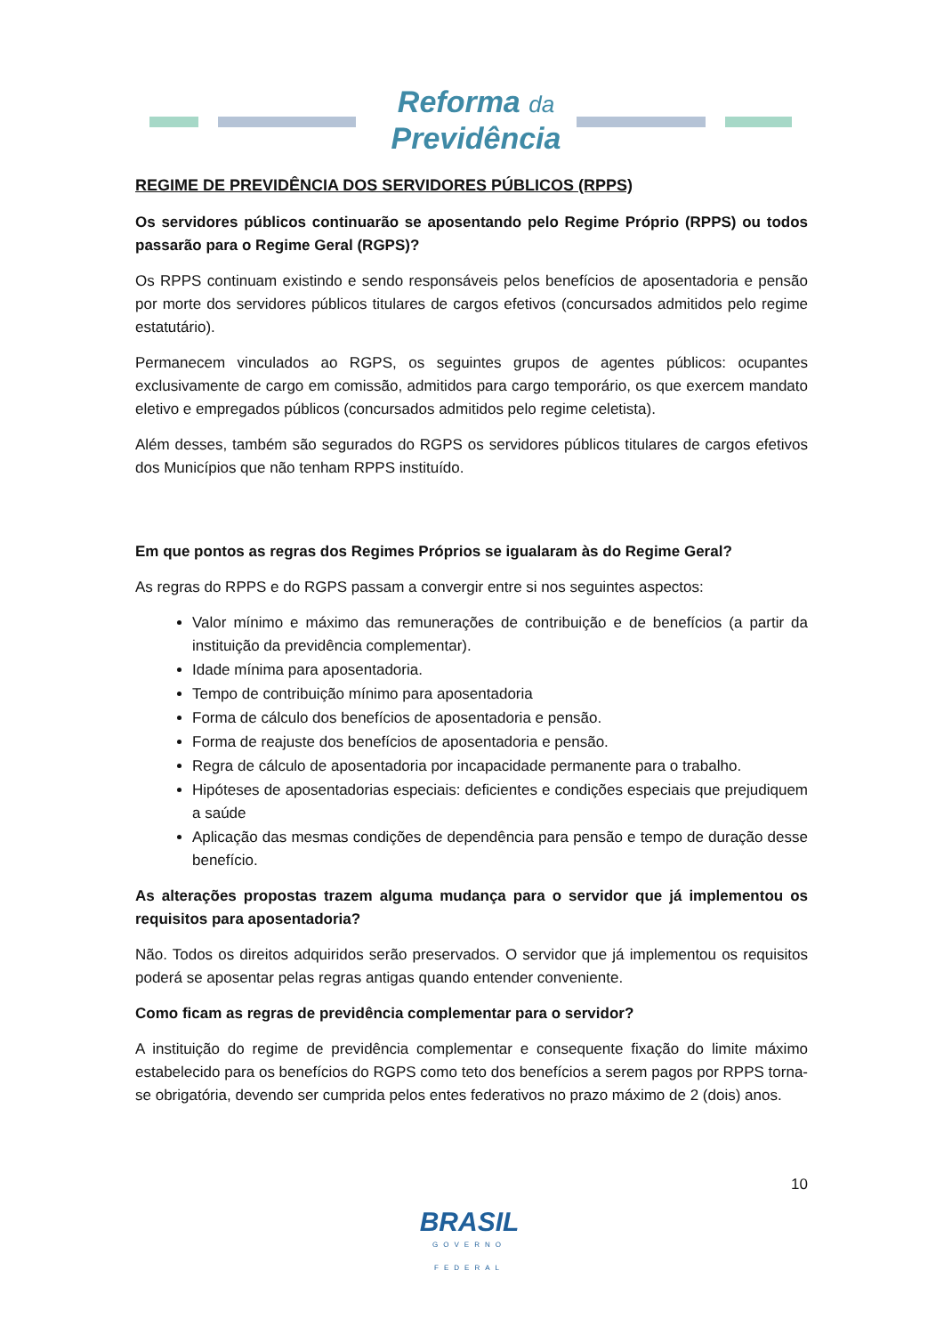Reforma da
Previdência
REGIME DE PREVIDÊNCIA DOS SERVIDORES PÚBLICOS (RPPS)
Os servidores públicos continuarão se aposentando pelo Regime Próprio (RPPS) ou todos passarão para o Regime Geral (RGPS)?
Os RPPS continuam existindo e sendo responsáveis pelos benefícios de aposentadoria e pensão por morte dos servidores públicos titulares de cargos efetivos (concursados admitidos pelo regime estatutário).
Permanecem vinculados ao RGPS, os seguintes grupos de agentes públicos: ocupantes exclusivamente de cargo em comissão, admitidos para cargo temporário, os que exercem mandato eletivo e empregados públicos (concursados admitidos pelo regime celetista).
Além desses, também são segurados do RGPS os servidores públicos titulares de cargos efetivos dos Municípios que não tenham RPPS instituído.
Em que pontos as regras dos Regimes Próprios se igualaram às do Regime Geral?
As regras do RPPS e do RGPS passam a convergir entre si nos seguintes aspectos:
Valor mínimo e máximo das remunerações de contribuição e de benefícios (a partir da instituição da previdência complementar).
Idade mínima para aposentadoria.
Tempo de contribuição mínimo para aposentadoria
Forma de cálculo dos benefícios de aposentadoria e pensão.
Forma de reajuste dos benefícios de aposentadoria e pensão.
Regra de cálculo de aposentadoria por incapacidade permanente para o trabalho.
Hipóteses de aposentadorias especiais: deficientes e condições especiais que prejudiquem a saúde
Aplicação das mesmas condições de dependência para pensão e tempo de duração desse benefício.
As alterações propostas trazem alguma mudança para o servidor que já implementou os requisitos para aposentadoria?
Não. Todos os direitos adquiridos serão preservados. O servidor que já implementou os requisitos poderá se aposentar pelas regras antigas quando entender conveniente.
Como ficam as regras de previdência complementar para o servidor?
A instituição do regime de previdência complementar e consequente fixação do limite máximo estabelecido para os benefícios do RGPS como teto dos benefícios a serem pagos por RPPS torna-se obrigatória, devendo ser cumprida pelos entes federativos no prazo máximo de 2 (dois) anos.
10
BRASIL
GOVERNO FEDERAL